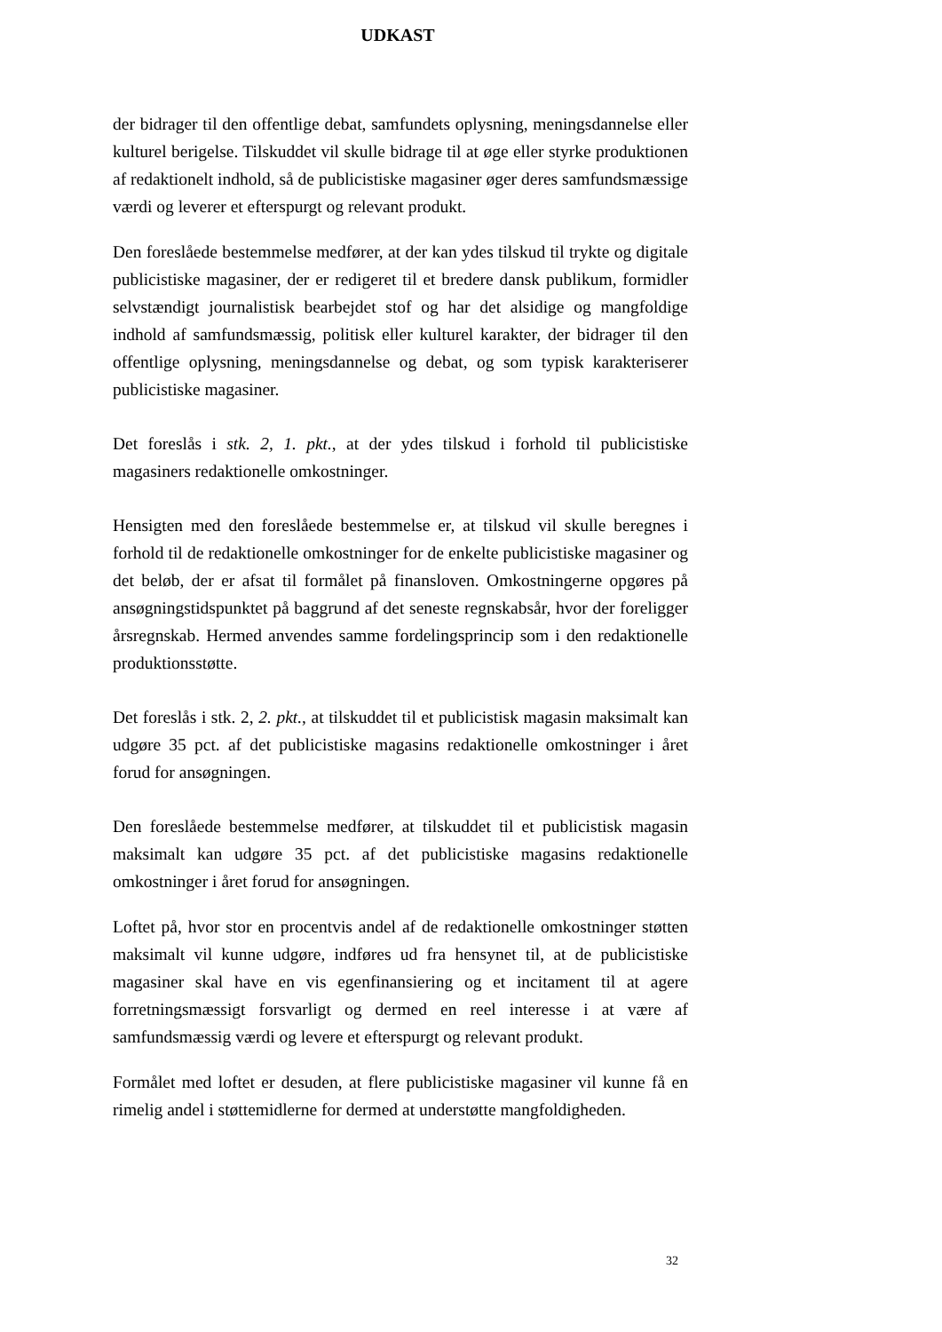UDKAST
der bidrager til den offentlige debat, samfundets oplysning, meningsdannelse eller kulturel berigelse. Tilskuddet vil skulle bidrage til at øge eller styrke produktionen af redaktionelt indhold, så de publicistiske magasiner øger deres samfundsmæssige værdi og leverer et efterspurgt og relevant produkt.
Den foreslåede bestemmelse medfører, at der kan ydes tilskud til trykte og digitale publicistiske magasiner, der er redigeret til et bredere dansk publikum, formidler selvstændigt journalistisk bearbejdet stof og har det alsidige og mangfoldige indhold af samfundsmæssig, politisk eller kulturel karakter, der bidrager til den offentlige oplysning, meningsdannelse og debat, og som typisk karakteriserer publicistiske magasiner.
Det foreslås i stk. 2, 1. pkt., at der ydes tilskud i forhold til publicistiske magasiners redaktionelle omkostninger.
Hensigten med den foreslåede bestemmelse er, at tilskud vil skulle beregnes i forhold til de redaktionelle omkostninger for de enkelte publicistiske magasiner og det beløb, der er afsat til formålet på finansloven. Omkostningerne opgøres på ansøgningstidspunktet på baggrund af det seneste regnskabsår, hvor der foreligger årsregnskab. Hermed anvendes samme fordelingsprincip som i den redaktionelle produktionsstøtte.
Det foreslås i stk. 2, 2. pkt., at tilskuddet til et publicistisk magasin maksimalt kan udgøre 35 pct. af det publicistiske magasins redaktionelle omkostninger i året forud for ansøgningen.
Den foreslåede bestemmelse medfører, at tilskuddet til et publicistisk magasin maksimalt kan udgøre 35 pct. af det publicistiske magasins redaktionelle omkostninger i året forud for ansøgningen.
Loftet på, hvor stor en procentvis andel af de redaktionelle omkostninger støtten maksimalt vil kunne udgøre, indføres ud fra hensynet til, at de publicistiske magasiner skal have en vis egenfinansiering og et incitament til at agere forretningsmæssigt forsvarligt og dermed en reel interesse i at være af samfundsmæssig værdi og levere et efterspurgt og relevant produkt.
Formålet med loftet er desuden, at flere publicistiske magasiner vil kunne få en rimelig andel i støttemidlerne for dermed at understøtte mangfoldigheden.
32